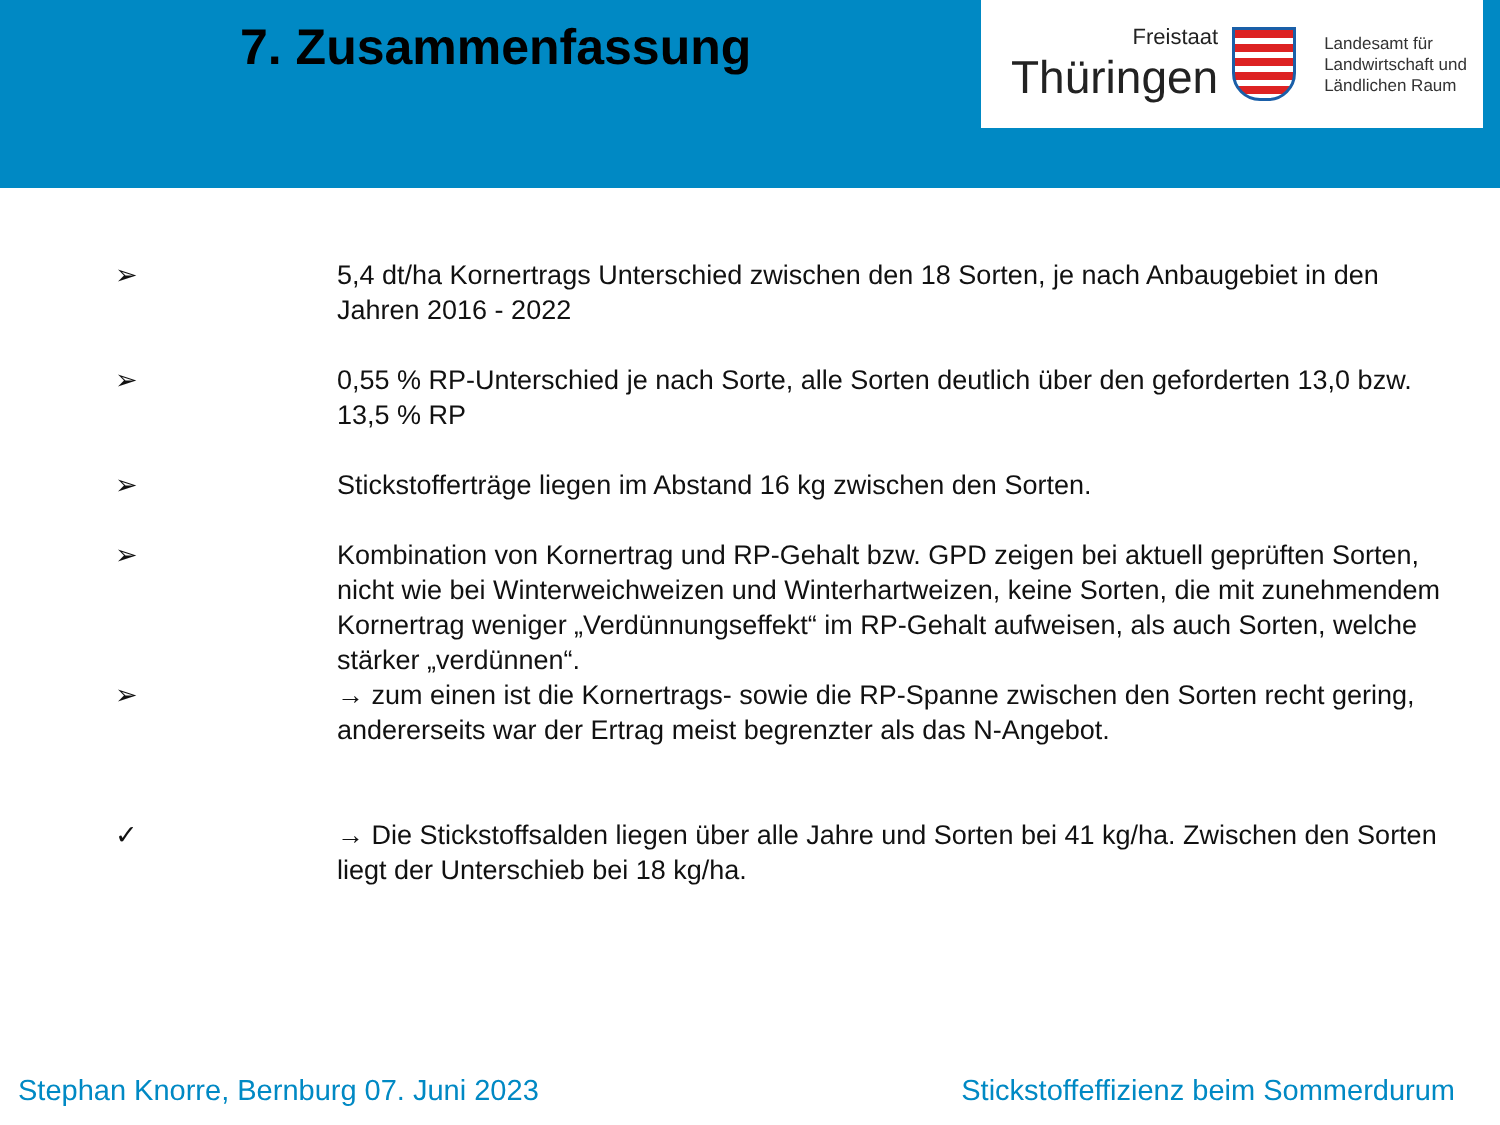7. Zusammenfassung
Freistaat
Thüringen
Landesamt für
Landwirtschaft und
Ländlichen Raum
➢ 5,4 dt/ha Kornertrags Unterschied zwischen den 18 Sorten, je nach Anbaugebiet in den Jahren 2016 - 2022
➢ 0,55 % RP-Unterschied je nach Sorte, alle Sorten deutlich über den geforderten 13,0 bzw. 13,5 % RP
➢ Stickstofferträge liegen im Abstand 16 kg zwischen den Sorten.
➢ Kombination von Kornertrag und RP-Gehalt bzw. GPD zeigen bei aktuell geprüften Sorten, nicht wie bei Winterweichweizen und Winterhartweizen, keine Sorten, die mit zunehmendem Kornertrag weniger „Verdünnungseffekt“ im RP-Gehalt aufweisen, als auch Sorten, welche stärker „verdünnen“.
➢ → zum einen ist die Kornertrags- sowie die RP-Spanne zwischen den Sorten recht gering, andererseits war der Ertrag meist begrenzter als das N-Angebot.
✓ → Die Stickstoffsalden liegen über alle Jahre und Sorten bei 41 kg/ha. Zwischen den Sorten liegt der Unterschieb bei 18 kg/ha.
Stephan Knorre, Bernburg 07. Juni 2023 Stickstoffeffizienz beim Sommerdurum